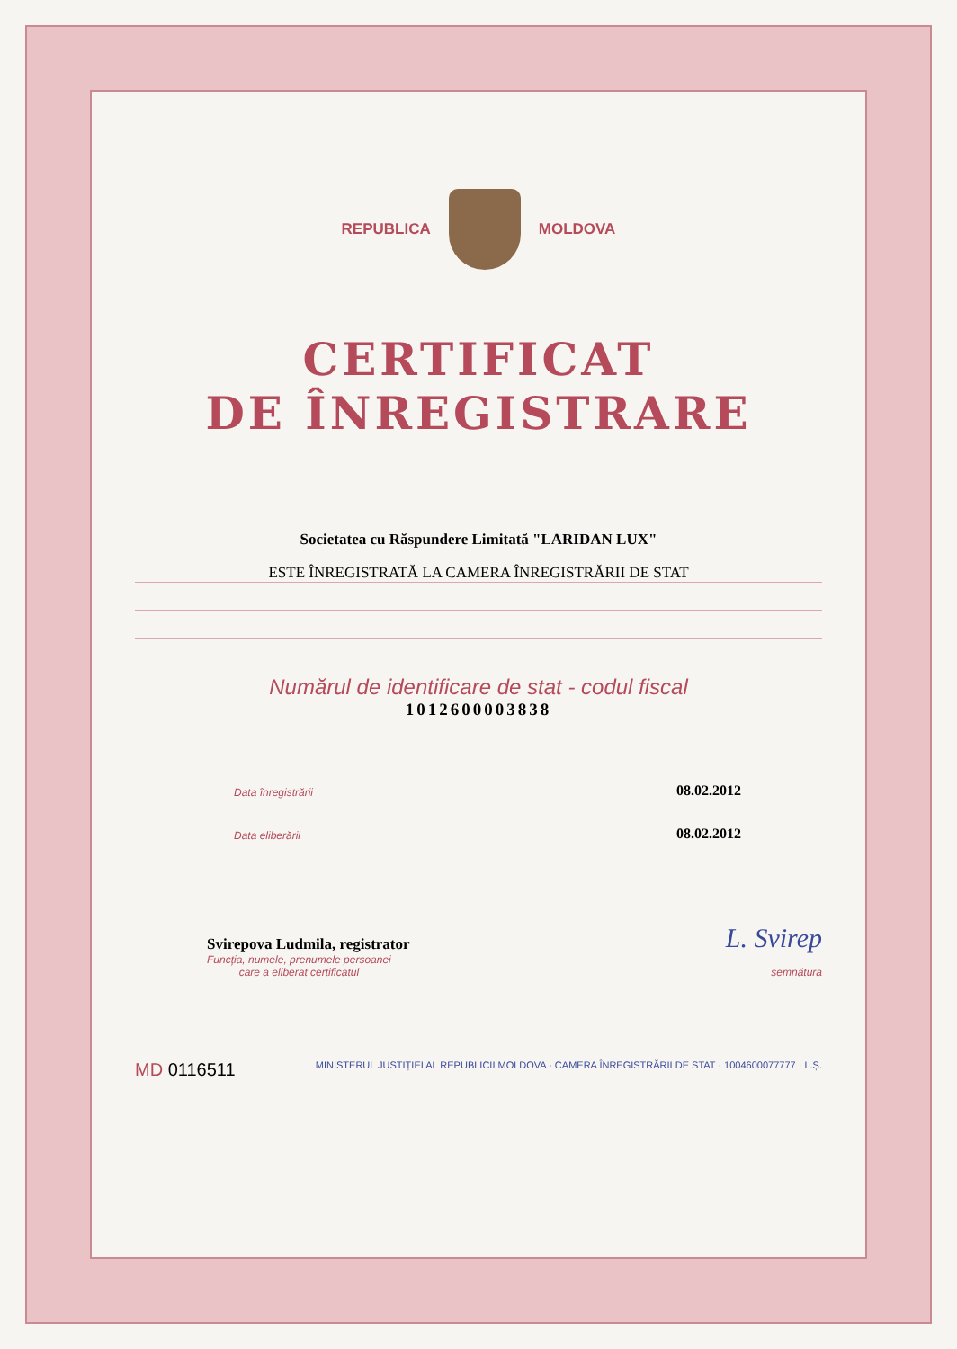REPUBLICA MOLDOVA
CERTIFICAT
DE ÎNREGISTRARE
Societatea cu Răspundere Limitată "LARIDAN LUX"
ESTE ÎNREGISTRATĂ LA CAMERA ÎNREGISTRĂRII DE STAT
Numărul de identificare de stat - codul fiscal
1012600003838
Data înregistrării 08.02.2012
Data eliberării 08.02.2012
Svirepova Ludmila, registrator L. Svirep
Funcția, numele, prenumele persoanei
care a eliberat certificatul semnătura
MD 0116511 MINISTERUL JUSTIȚIEI AL REPUBLICII MOLDOVA · CAMERA ÎNREGISTRĂRII DE STAT · 1004600077777 · L.Ș.